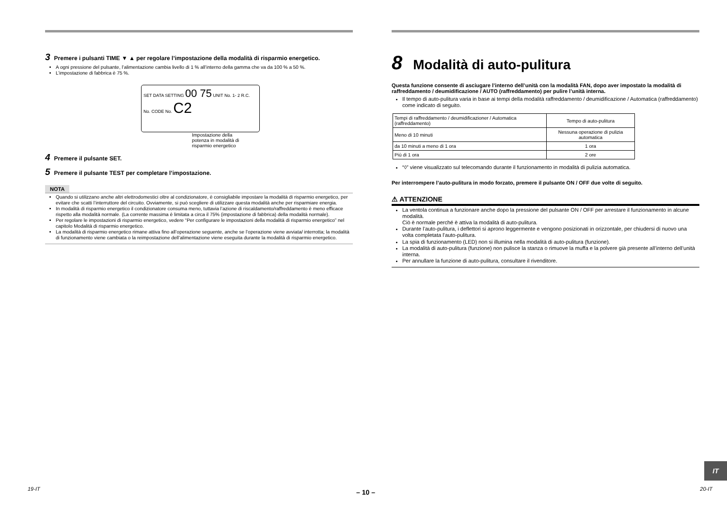3 Premere i pulsanti TIME ▼ ▲ per regolare l’impostazione della modalità di risparmio energetico.
A ogni pressione del pulsante, l’alimentazione cambia livello di 1 % all’interno della gamma che va da 100 % a 50 %.
L’impostazione di fabbrica è 75 %.
SET DATA SETTING 00 75 UNIT No. 1- 2 R.C. No. CODE No. C2
Impostazione della
potenza in modalità di
risparmio energetico
4 Premere il pulsante SET.
5 Premere il pulsante TEST per completare l’impostazione.
NOTA
Quando si utilizzano anche altri elettrodomestici oltre al condizionatore, è consigliabile impostare la modalità di risparmio energetico, per evitare che scatti l’interruttore del circuito. Ovviamente, si può scegliere di utilizzare questa modalità anche per risparmiare energia.
In modalità di risparmio energetico il condizionatore consuma meno, tuttavia l’azione di riscaldamento/raffreddamento è meno efficace rispetto alla modalità normale. (La corrente massima è limitata a circa il 75% (impostazione di fabbrica) della modalità normale).
Per regolare le impostazioni di risparmio energetico, vedere “Per configurare le impostazioni della modalità di risparmio energetico” nel capitolo Modalità di risparmio energetico.
La modalità di risparmio energetico rimane attiva fino all’operazione seguente, anche se l’operazione viene avviata/ interrotta; la modalità di funzionamento viene cambiata o la reimpostazione dell’alimentazione viene eseguita durante la modalità di risparmio energetico.
8 Modalità di auto-pulitura
Questa funzione consente di asciugare l’interno dell’unità con la modalità FAN, dopo aver impostato la modalità di raffreddamento / deumidificazione / AUTO (raffreddamento) per pulire l’unità interna.
Il tempo di auto-pulitura varia in base ai tempi della modalità raffreddamento / deumidificazione / Automatica (raffreddamento) come indicato di seguito.
| Tempi di raffreddamento / deumidificazioner / Automatica (raffreddamento) | Tempo di auto-pulitura |
| Meno di 10 minuti | Nessuna operazione di pulizia automatica |
| da 10 minuti a meno di 1 ora | 1 ora |
| Più di 1 ora | 2 ore |
“◊” viene visualizzato sul telecomando durante il funzionamento in modalità di pulizia automatica.
Per interrompere l’auto-pulitura in modo forzato, premere il pulsante ON / OFF due volte di seguito.
⚠ ATTENZIONE
La ventola continua a funzionare anche dopo la pressione del pulsante ON / OFF per arrestare il funzionamento in alcune modalità.
Ciò è normale perché è attiva la modalità di auto-pulitura.
Durante l’auto-pulitura, i deflettori si aprono leggermente e vengono posizionati in orizzontale, per chiudersi di nuovo una volta completata l’auto-pulitura.
La spia di funzionamento (LED) non si illumina nella modalità di auto-pulitura (funzione).
La modalità di auto-pulitura (funzione) non pulisce la stanza o rimuove la muffa e la polvere già presente all’interno dell’unità interna.
Per annullare la funzione di auto-pulitura, consultare il rivenditore.
IT
19-IT – 10 – 20-IT